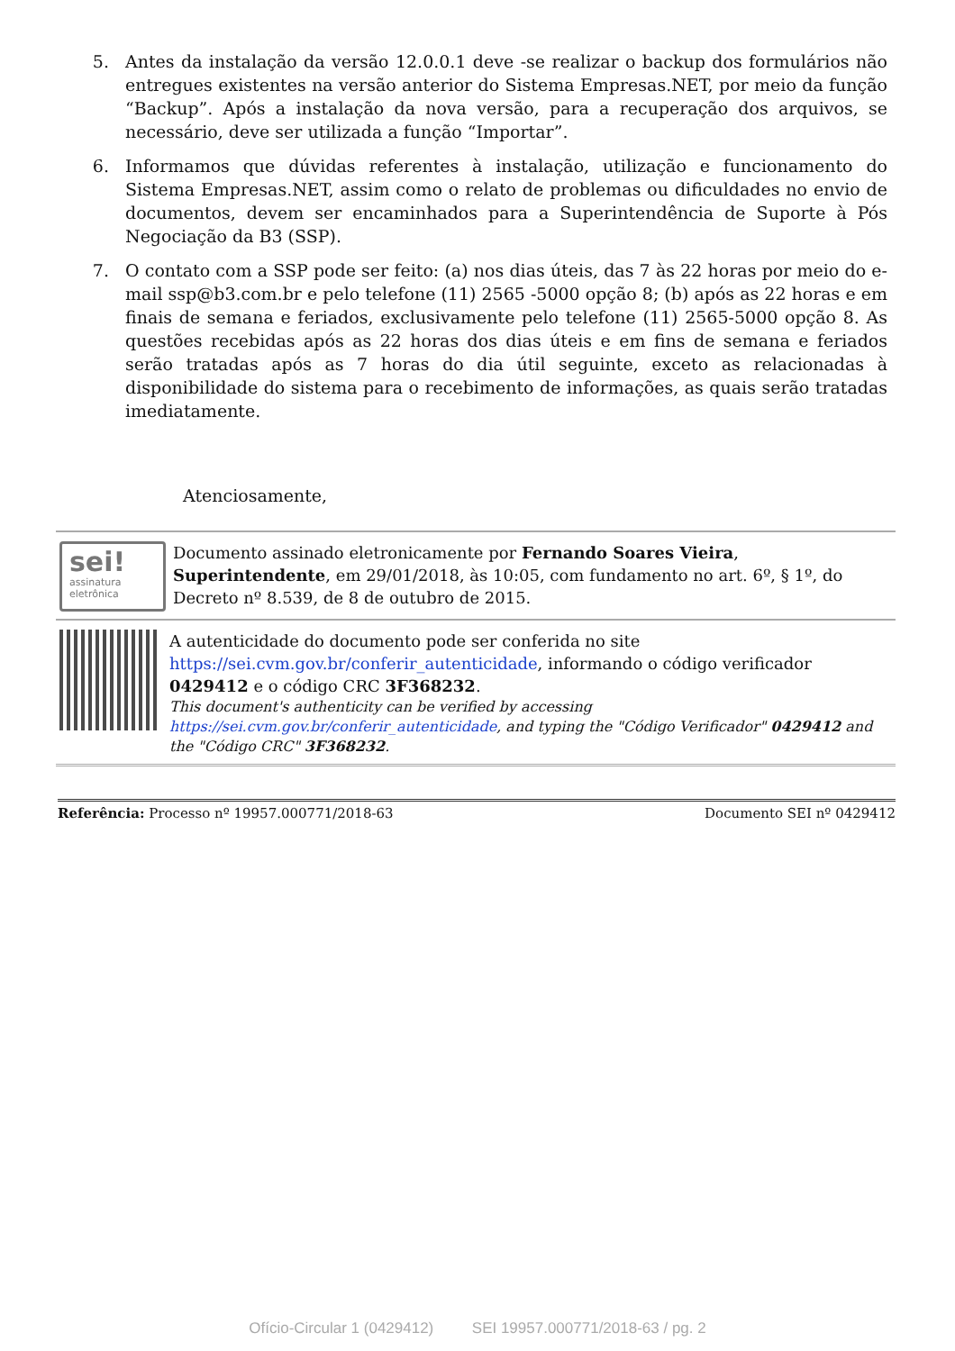5. Antes da instalação da versão 12.0.0.1 deve -se realizar o backup dos formulários não entregues existentes na versão anterior do Sistema Empresas.NET, por meio da função “Backup”. Após a instalação da nova versão, para a recuperação dos arquivos, se necessário, deve ser utilizada a função “Importar”.
6. Informamos que dúvidas referentes à instalação, utilização e funcionamento do Sistema Empresas.NET, assim como o relato de problemas ou dificuldades no envio de documentos, devem ser encaminhados para a Superintendência de Suporte à Pós Negociação da B3 (SSP).
7. O contato com a SSP pode ser feito: (a) nos dias úteis, das 7 às 22 horas por meio do e-mail ssp@b3.com.br e pelo telefone (11) 2565 -5000 opção 8; (b) após as 22 horas e em finais de semana e feriados, exclusivamente pelo telefone (11) 2565-5000 opção 8. As questões recebidas após as 22 horas dos dias úteis e em fins de semana e feriados serão tratadas após as 7 horas do dia útil seguinte, exceto as relacionadas à disponibilidade do sistema para o recebimento de informações, as quais serão tratadas imediatamente.
Atenciosamente,
sei!
assinatura eletrônica
Documento assinado eletronicamente por Fernando Soares Vieira, Superintendente, em 29/01/2018, às 10:05, com fundamento no art. 6º, § 1º, do Decreto nº 8.539, de 8 de outubro de 2015.
A autenticidade do documento pode ser conferida no site https://sei.cvm.gov.br/conferir_autenticidade, informando o código verificador 0429412 e o código CRC 3F368232.
This document's authenticity can be verified by accessing https://sei.cvm.gov.br/conferir_autenticidade, and typing the "Código Verificador" 0429412 and the "Código CRC" 3F368232.
Referência: Processo nº 19957.000771/2018-63 Documento SEI nº 0429412
Ofício-Circular 1 (0429412) SEI 19957.000771/2018-63 / pg. 2